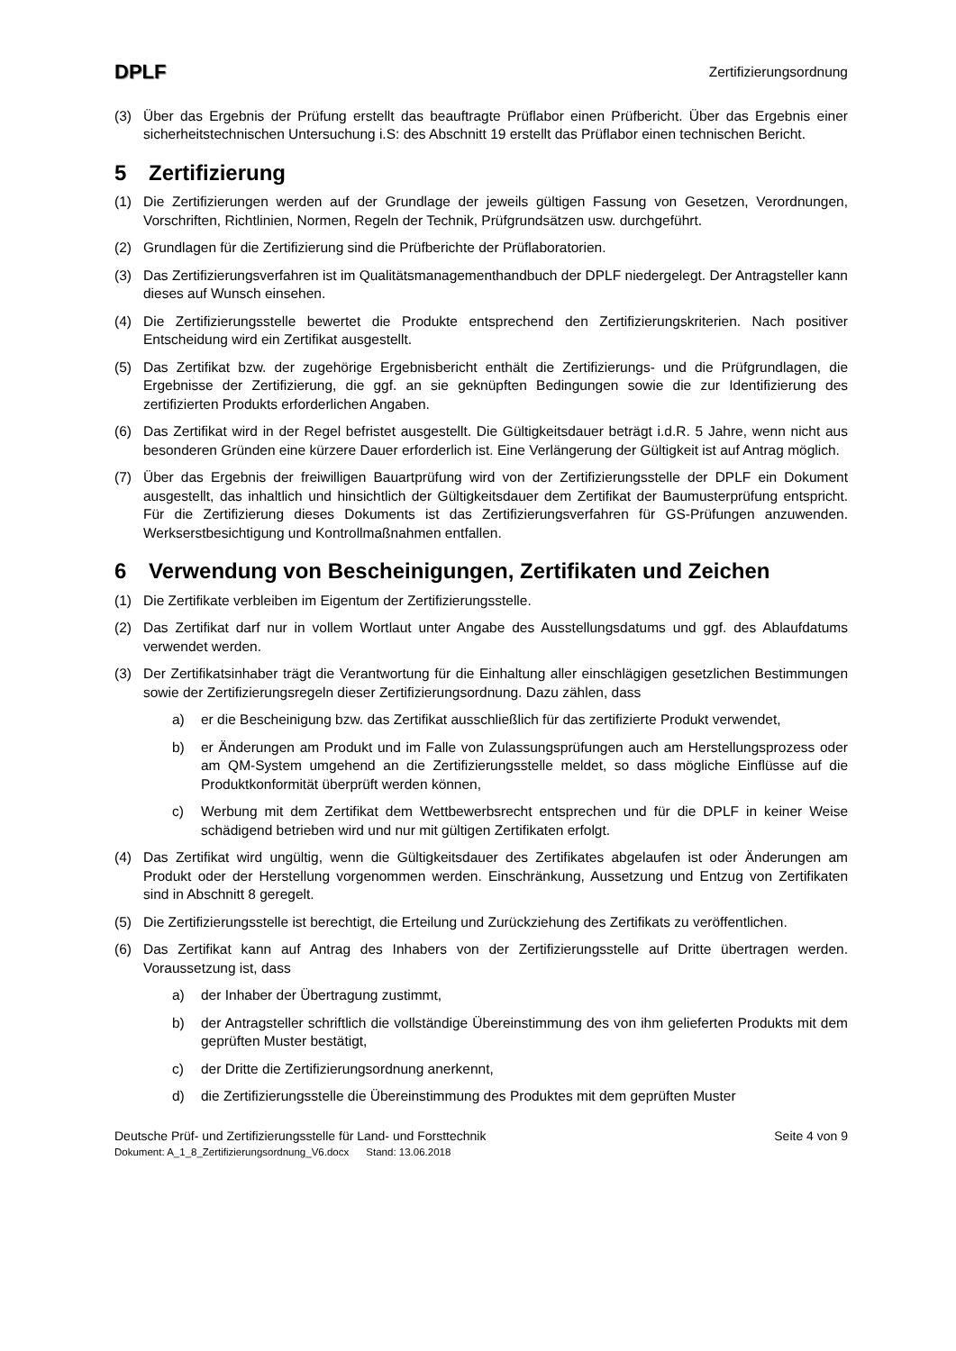DPLF
Zertifizierungsordnung
(3) Über das Ergebnis der Prüfung erstellt das beauftragte Prüflabor einen Prüfbericht. Über das Ergebnis einer sicherheitstechnischen Untersuchung i.S: des Abschnitt 19 erstellt das Prüflabor einen technischen Bericht.
5 Zertifizierung
(1) Die Zertifizierungen werden auf der Grundlage der jeweils gültigen Fassung von Gesetzen, Verordnungen, Vorschriften, Richtlinien, Normen, Regeln der Technik, Prüfgrundsätzen usw. durchgeführt.
(2) Grundlagen für die Zertifizierung sind die Prüfberichte der Prüflaboratorien.
(3) Das Zertifizierungsverfahren ist im Qualitätsmanagementhandbuch der DPLF niedergelegt. Der Antragsteller kann dieses auf Wunsch einsehen.
(4) Die Zertifizierungsstelle bewertet die Produkte entsprechend den Zertifizierungskriterien. Nach positiver Entscheidung wird ein Zertifikat ausgestellt.
(5) Das Zertifikat bzw. der zugehörige Ergebnisbericht enthält die Zertifizierungs- und die Prüfgrundlagen, die Ergebnisse der Zertifizierung, die ggf. an sie geknüpften Bedingungen sowie die zur Identifizierung des zertifizierten Produkts erforderlichen Angaben.
(6) Das Zertifikat wird in der Regel befristet ausgestellt. Die Gültigkeitsdauer beträgt i.d.R. 5 Jahre, wenn nicht aus besonderen Gründen eine kürzere Dauer erforderlich ist. Eine Verlängerung der Gültigkeit ist auf Antrag möglich.
(7) Über das Ergebnis der freiwilligen Bauartprüfung wird von der Zertifizierungsstelle der DPLF ein Dokument ausgestellt, das inhaltlich und hinsichtlich der Gültigkeitsdauer dem Zertifikat der Baumusterprüfung entspricht. Für die Zertifizierung dieses Dokuments ist das Zertifizierungsverfahren für GS-Prüfungen anzuwenden. Werkserstbesichtigung und Kontrollmaßnahmen entfallen.
6 Verwendung von Bescheinigungen, Zertifikaten und Zeichen
(1) Die Zertifikate verbleiben im Eigentum der Zertifizierungsstelle.
(2) Das Zertifikat darf nur in vollem Wortlaut unter Angabe des Ausstellungsdatums und ggf. des Ablaufdatums verwendet werden.
(3) Der Zertifikatsinhaber trägt die Verantwortung für die Einhaltung aller einschlägigen gesetzlichen Bestimmungen sowie der Zertifizierungsregeln dieser Zertifizierungsordnung. Dazu zählen, dass
a) er die Bescheinigung bzw. das Zertifikat ausschließlich für das zertifizierte Produkt verwendet,
b) er Änderungen am Produkt und im Falle von Zulassungsprüfungen auch am Herstellungsprozess oder am QM-System umgehend an die Zertifizierungsstelle meldet, so dass mögliche Einflüsse auf die Produktkonformität überprüft werden können,
c) Werbung mit dem Zertifikat dem Wettbewerbsrecht entsprechen und für die DPLF in keiner Weise schädigend betrieben wird und nur mit gültigen Zertifikaten erfolgt.
(4) Das Zertifikat wird ungültig, wenn die Gültigkeitsdauer des Zertifikates abgelaufen ist oder Änderungen am Produkt oder der Herstellung vorgenommen werden. Einschränkung, Aussetzung und Entzug von Zertifikaten sind in Abschnitt 8 geregelt.
(5) Die Zertifizierungsstelle ist berechtigt, die Erteilung und Zurückziehung des Zertifikats zu veröffentlichen.
(6) Das Zertifikat kann auf Antrag des Inhabers von der Zertifizierungsstelle auf Dritte übertragen werden. Voraussetzung ist, dass
a) der Inhaber der Übertragung zustimmt,
b) der Antragsteller schriftlich die vollständige Übereinstimmung des von ihm gelieferten Produkts mit dem geprüften Muster bestätigt,
c) der Dritte die Zertifizierungsordnung anerkennt,
d) die Zertifizierungsstelle die Übereinstimmung des Produktes mit dem geprüften Muster
Deutsche Prüf- und Zertifizierungsstelle für Land- und Forsttechnik Seite 4 von 9
Dokument: A_1_8_Zertifizierungsordnung_V6.docx Stand: 13.06.2018